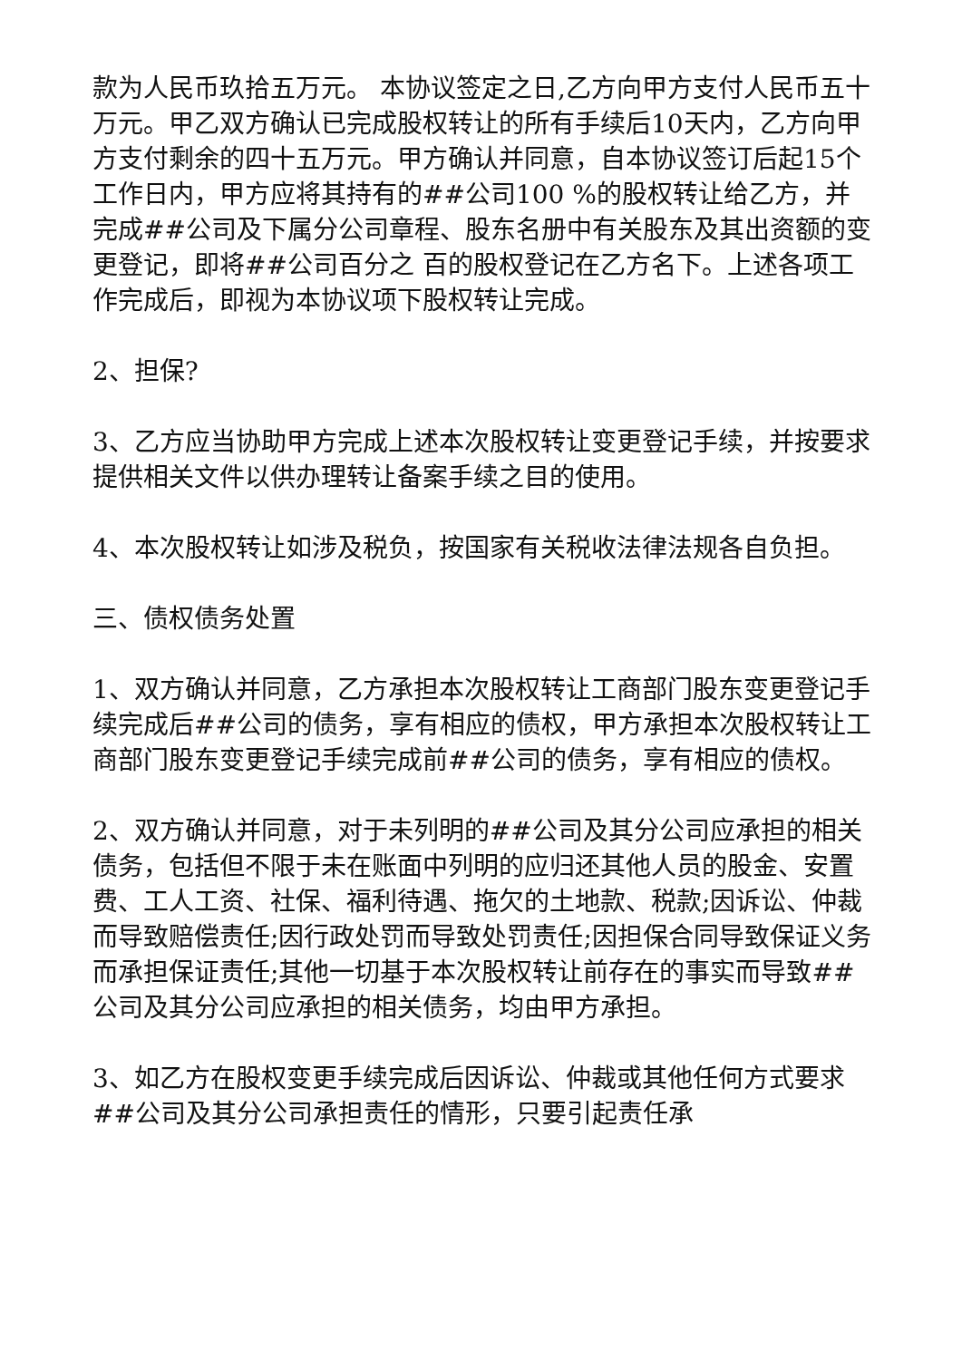款为人民币玖拾五万元。 本协议签定之日,乙方向甲方支付人民币五十万元。甲乙双方确认已完成股权转让的所有手续后10天内，乙方向甲方支付剩余的四十五万元。甲方确认并同意，自本协议签订后起15个工作日内，甲方应将其持有的##公司100 %的股权转让给乙方，并完成##公司及下属分公司章程、股东名册中有关股东及其出资额的变更登记，即将##公司百分之 百的股权登记在乙方名下。上述各项工作完成后，即视为本协议项下股权转让完成。
2、担保?
3、乙方应当协助甲方完成上述本次股权转让变更登记手续，并按要求提供相关文件以供办理转让备案手续之目的使用。
4、本次股权转让如涉及税负，按国家有关税收法律法规各自负担。
三、债权债务处置
1、双方确认并同意，乙方承担本次股权转让工商部门股东变更登记手续完成后##公司的债务，享有相应的债权，甲方承担本次股权转让工商部门股东变更登记手续完成前##公司的债务，享有相应的债权。
2、双方确认并同意，对于未列明的##公司及其分公司应承担的相关债务，包括但不限于未在账面中列明的应归还其他人员的股金、安置费、工人工资、社保、福利待遇、拖欠的土地款、税款;因诉讼、仲裁而导致赔偿责任;因行政处罚而导致处罚责任;因担保合同导致保证义务而承担保证责任;其他一切基于本次股权转让前存在的事实而导致##公司及其分公司应承担的相关债务，均由甲方承担。
3、如乙方在股权变更手续完成后因诉讼、仲裁或其他任何方式要求##公司及其分公司承担责任的情形，只要引起责任承